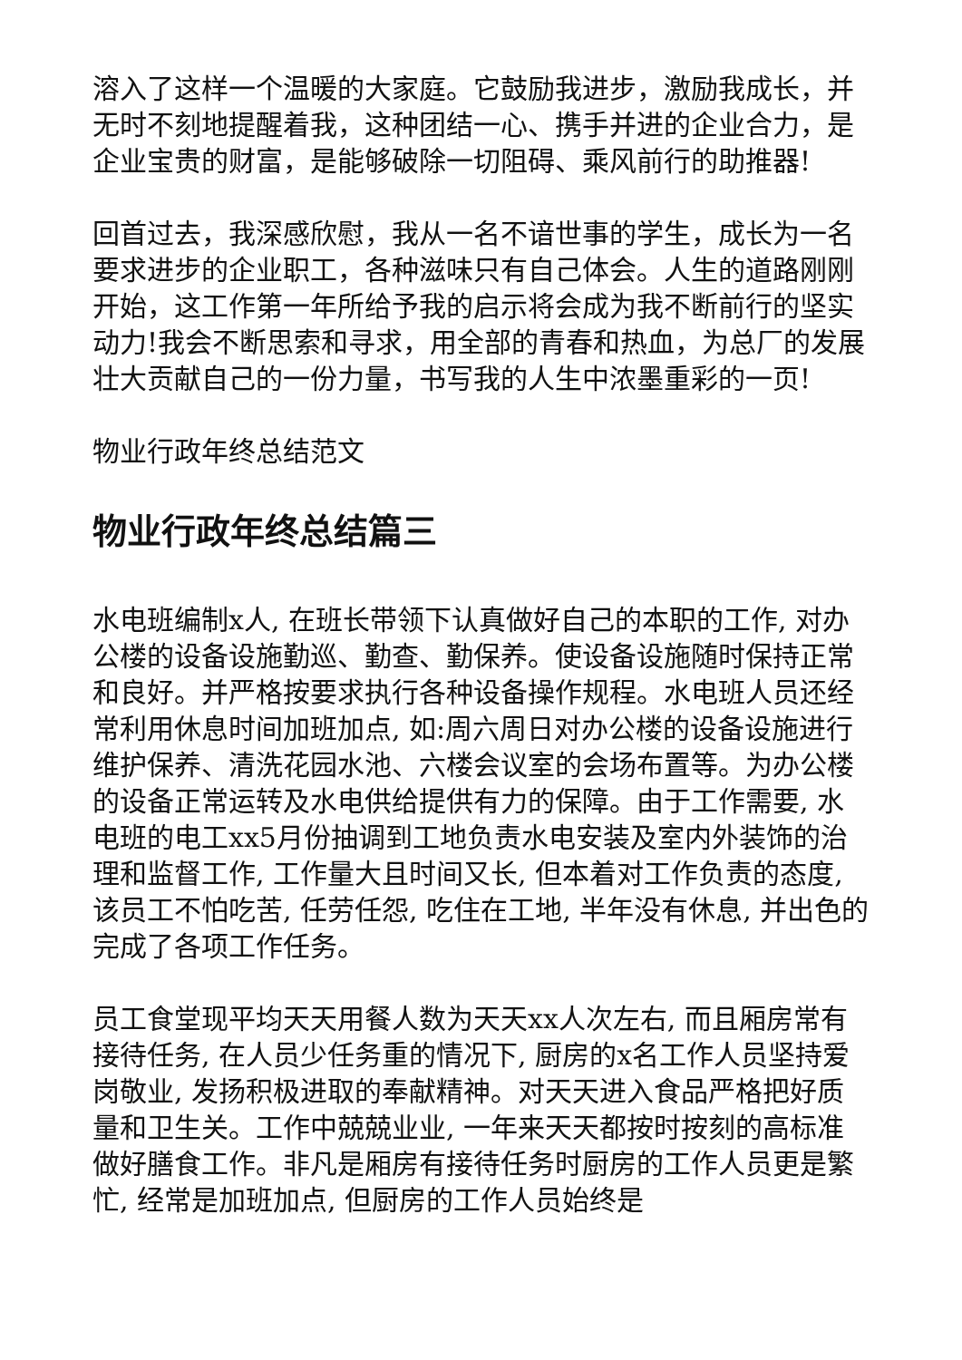溶入了这样一个温暖的大家庭。它鼓励我进步，激励我成长，并无时不刻地提醒着我，这种团结一心、携手并进的企业合力，是企业宝贵的财富，是能够破除一切阻碍、乘风前行的助推器!
回首过去，我深感欣慰，我从一名不谙世事的学生，成长为一名要求进步的企业职工，各种滋味只有自己体会。人生的道路刚刚开始，这工作第一年所给予我的启示将会成为我不断前行的坚实动力!我会不断思索和寻求，用全部的青春和热血，为总厂的发展壮大贡献自己的一份力量，书写我的人生中浓墨重彩的一页!
物业行政年终总结范文
物业行政年终总结篇三
水电班编制x人, 在班长带领下认真做好自己的本职的工作, 对办公楼的设备设施勤巡、勤查、勤保养。使设备设施随时保持正常和良好。并严格按要求执行各种设备操作规程。水电班人员还经常利用休息时间加班加点, 如:周六周日对办公楼的设备设施进行维护保养、清洗花园水池、六楼会议室的会场布置等。为办公楼的设备正常运转及水电供给提供有力的保障。由于工作需要, 水电班的电工xx5月份抽调到工地负责水电安装及室内外装饰的治理和监督工作, 工作量大且时间又长, 但本着对工作负责的态度, 该员工不怕吃苦, 任劳任怨, 吃住在工地, 半年没有休息, 并出色的完成了各项工作任务。
员工食堂现平均天天用餐人数为天天xx人次左右, 而且厢房常有接待任务, 在人员少任务重的情况下, 厨房的x名工作人员坚持爱岗敬业, 发扬积极进取的奉献精神。对天天进入食品严格把好质量和卫生关。工作中兢兢业业, 一年来天天都按时按刻的高标准做好膳食工作。非凡是厢房有接待任务时厨房的工作人员更是繁忙, 经常是加班加点, 但厨房的工作人员始终是